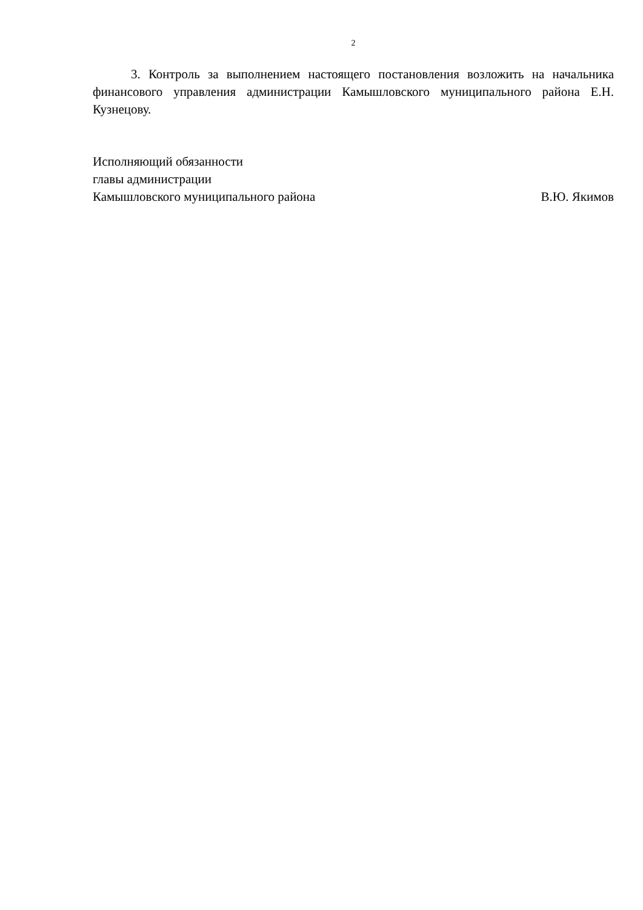2
3. Контроль за выполнением настоящего постановления возложить на начальника финансового управления администрации Камышловского муниципального района Е.Н. Кузнецову.
Исполняющий обязанности
главы администрации
Камышловского муниципального района В.Ю. Якимов